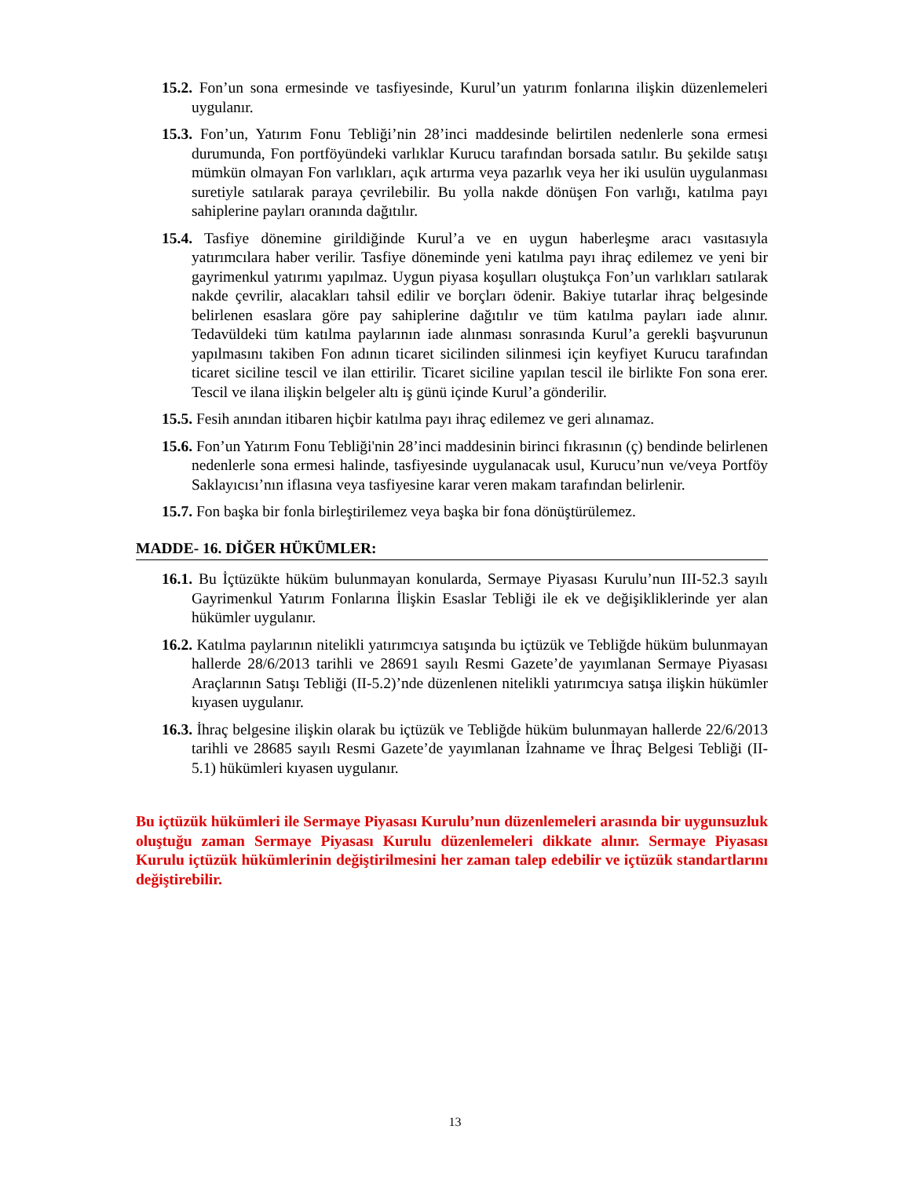15.2. Fon’un sona ermesinde ve tasfiyesinde, Kurul’un yatırım fonlarına ilişkin düzenlemeleri uygulanır.
15.3. Fon’un, Yatırım Fonu Tebliği’nin 28’inci maddesinde belirtilen nedenlerle sona ermesi durumunda, Fon portföyündeki varlıklar Kurucu tarafından borsada satılır. Bu şekilde satışı mümkün olmayan Fon varlıkları, açık artırma veya pazarlık veya her iki usulün uygulanması suretiyle satılarak paraya çevrilebilir. Bu yolla nakde dönüşen Fon varlığı, katılma payı sahiplerine payları oranında dağıtılır.
15.4. Tasfiye dönemine girildiğinde Kurul’a ve en uygun haberleşme aracı vasıtasıyla yatırımcılara haber verilir. Tasfiye döneminde yeni katılma payı ihraç edilemez ve yeni bir gayrimenkul yatırımı yapılmaz. Uygun piyasa koşulları oluştukça Fon’un varlıkları satılarak nakde çevrilir, alacakları tahsil edilir ve borçları ödenir. Bakiye tutarlar ihraç belgesinde belirlenen esaslara göre pay sahiplerine dağıtılır ve tüm katılma payları iade alınır. Tedavüldeki tüm katılma paylarının iade alınması sonrasında Kurul’a gerekli başvurunun yapılmasını takiben Fon adının ticaret sicilinden silinmesi için keyfiyet Kurucu tarafından ticaret siciline tescil ve ilan ettirilir. Ticaret siciline yapılan tescil ile birlikte Fon sona erer. Tescil ve ilana ilişkin belgeler altı iş günü içinde Kurul’a gönderilir.
15.5. Fesih anından itibaren hiçbir katılma payı ihraç edilemez ve geri alınamaz.
15.6. Fon’un Yatırım Fonu Tebliği'nin 28’inci maddesinin birinci fıkrasının (ç) bendinde belirlenen nedenlerle sona ermesi halinde, tasfiyesinde uygulanacak usul, Kurucu’nun ve/veya Portföy Saklayıcısı’nın iflasına veya tasfiyesine karar veren makam tarafından belirlenir.
15.7. Fon başka bir fonla birleştirilemez veya başka bir fona dönüştürülemez.
MADDE- 16. DİĞER HÜKÜMLER:
16.1. Bu İçtüzükte hüküm bulunmayan konularda, Sermaye Piyasası Kurulu’nun III-52.3 sayılı Gayrimenkul Yatırım Fonlarına İlişkin Esaslar Tebliği ile ek ve değişikliklerinde yer alan hükümler uygulanır.
16.2. Katılma paylarının nitelikli yatırımcıya satışında bu içtüzük ve Tebliğde hüküm bulunmayan hallerde 28/6/2013 tarihli ve 28691 sayılı Resmi Gazete’de yayımlanan Sermaye Piyasası Araçlarının Satışı Tebliği (II-5.2)’nde düzenlenen nitelikli yatırımcıya satışa ilişkin hükümler kıyasen uygulanır.
16.3. İhraç belgesine ilişkin olarak bu içtüzük ve Tebliğde hüküm bulunmayan hallerde 22/6/2013 tarihli ve 28685 sayılı Resmi Gazete’de yayımlanan İzahname ve İhraç Belgesi Tebliği (II-5.1) hükümleri kıyasen uygulanır.
Bu içtüzük hükümleri ile Sermaye Piyasası Kurulu’nun düzenlemeleri arasında bir uygunsuzluk oluştuğu zaman Sermaye Piyasası Kurulu düzenlemeleri dikkate alınır. Sermaye Piyasası Kurulu içtüzük hükümlerinin değiştirilmesini her zaman talep edebilir ve içtüzük standartlarını değiştirebilir.
13